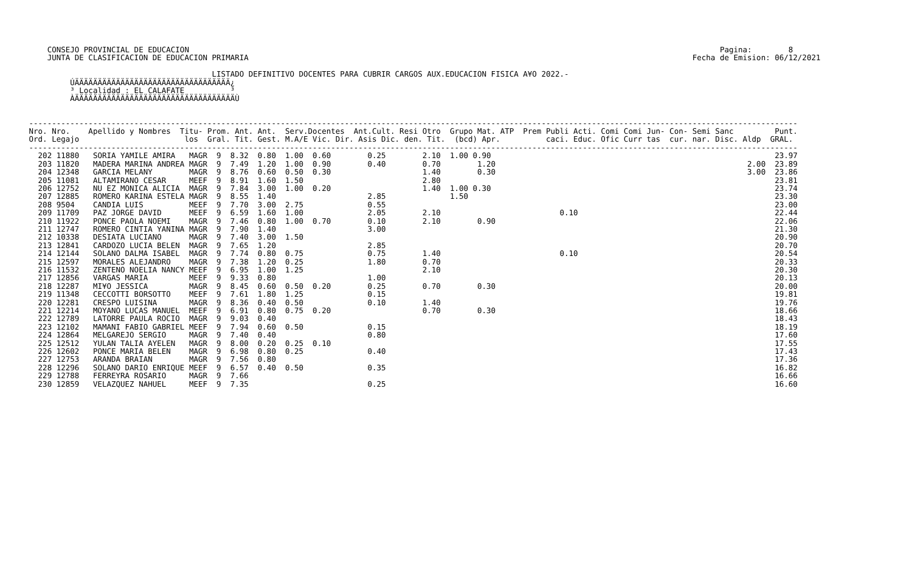CONSEJO PROVINCIAL DE EDUCACION                                                                                                                    Pagina:        8
     JUNTA DE CLASIFICACION DE EDUCACION PRIMARIA                                                                                                 Fecha de Emision: 06/12/2021

                                         LISTADO DEFINITIVO DOCENTES PARA CUBRIR CARGOS AUX.EDUCACION FISICA A¥O 2022.-
          ÚÄÄÄÄÄÄÄÄÄÄÄÄÄÄÄÄÄÄÄÄÄÄÄÄÄÄÄÄÄÄÄÄÄÄ¿
          ³ Localidad : EL CALAFATE          ³
          ÀÄÄÄÄÄÄÄÄÄÄÄÄÄÄÄÄÄÄÄÄÄÄÄÄÄÄÄÄÄÄÄÄÄÄÄÙ


 ------------------------------------------------------------------------------------------------------------------------------------------------------------------------
 Nro. Nro.    Apellido y Nombres  Titu- Prom. Ant. Ant.  Serv.Docentes  Ant.Cult. Resi Otro  Grupo Mat. ATP  Prem Publi Acti. Comi Comi Jun- Con- Semi Sanc         Punt.
 Ord. Legajo                       los  Gral. Tit. Gest. M.A/E Vic. Dir. Asis Dic. den. Tit.  (bcd) Apr.          caci. Educ. Ofic Curr tas  cur. nar. Disc. Aldp  GRAL.
 ------------------------------------------------------------------------------------------------------------------------------------------------------------------------
   202 11880   SORIA YAMILE AMIRA   MAGR  9  8.32  0.80  1.00  0.60        0.25        2.10  1.00 0.90                                                              23.97
   203 11820   MADERA MARINA ANDREA MAGR  9  7.49  1.20  1.00  0.90        0.40        0.70        1.20                                                       2.00  23.89
   204 12348   GARCIA MELANY        MAGR  9  8.76  0.60  0.50  0.30                    1.40        0.30                                                       3.00  23.86
   205 11081   ALTAMIRANO CESAR     MEEF  9  8.91  1.60  1.50                          2.80                                                                         23.81
   206 12752   NU EZ MONICA ALICIA  MAGR  9  7.84  3.00  1.00  0.20                    1.40  1.00 0.30                                                              23.74
   207 12885   ROMERO KARINA ESTELA MAGR  9  8.55  1.40                    2.85              1.50                                                                   23.30
   208 9504    CANDIA LUIS          MEEF  9  7.70  3.00  2.75              0.55                                                                                     23.00
   209 11709   PAZ JORGE DAVID      MEEF  9  6.59  1.60  1.00              2.05        2.10                          0.10                                           22.44
   210 11922   PONCE PAOLA NOEMI    MAGR  9  7.46  0.80  1.00  0.70        0.10        2.10        0.90                                                             22.06
   211 12747   ROMERO CINTIA YANINA MAGR  9  7.90  1.40                    3.00                                                                                     21.30
   212 10338   DESIATA LUCIANO      MAGR  9  7.40  3.00  1.50                                                                                                       20.90
   213 12841   CARDOZO LUCIA BELEN  MAGR  9  7.65  1.20                    2.85                                                                                     20.70
   214 12144   SOLANO DALMA ISABEL  MAGR  9  7.74  0.80  0.75              0.75        1.40                          0.10                                           20.54
   215 12597   MORALES ALEJANDRO    MAGR  9  7.38  1.20  0.25              1.80        0.70                                                                         20.33
   216 11532   ZENTENO NOELIA NANCY MEEF  9  6.95  1.00  1.25                          2.10                                                                         20.30
   217 12856   VARGAS MARIA         MEEF  9  9.33  0.80                    1.00                                                                                     20.13
   218 12287   MI¥O JESSICA         MAGR  9  8.45  0.60  0.50  0.20        0.25        0.70        0.30                                                             20.00
   219 11348   CECCOTTI BORSOTTO    MEEF  9  7.61  1.80  1.25              0.15                                                                                     19.81
   220 12281   CRESPO LUISINA       MAGR  9  8.36  0.40  0.50              0.10        1.40                                                                         19.76
   221 12214   MOYANO LUCAS MANUEL  MEEF  9  6.91  0.80  0.75  0.20                    0.70        0.30                                                             18.66
   222 12789   LATORRE PAULA ROCIO  MAGR  9  9.03  0.40                                                                                                             18.43
   223 12102   MAMANI FABIO GABRIEL MEEF  9  7.94  0.60  0.50              0.15                                                                                     18.19
   224 12864   MELGAREJO SERGIO     MAGR  9  7.40  0.40                    0.80                                                                                     17.60
   225 12512   YULAN TALIA AYELEN   MAGR  9  8.00  0.20  0.25  0.10                                                                                                 17.55
   226 12602   PONCE MARIA BELEN    MAGR  9  6.98  0.80  0.25              0.40                                                                                     17.43
   227 12753   ARANDA BRAIAN        MAGR  9  7.56  0.80                                                                                                             17.36
   228 12296   SOLANO DARIO ENRIQUE MEEF  9  6.57  0.40  0.50              0.35                                                                                     16.82
   229 12788   FERREYRA ROSARIO     MAGR  9  7.66                                                                                                                   16.66
   230 12859   VELAZQUEZ NAHUEL     MEEF  9  7.35                          0.25                                                                                     16.60